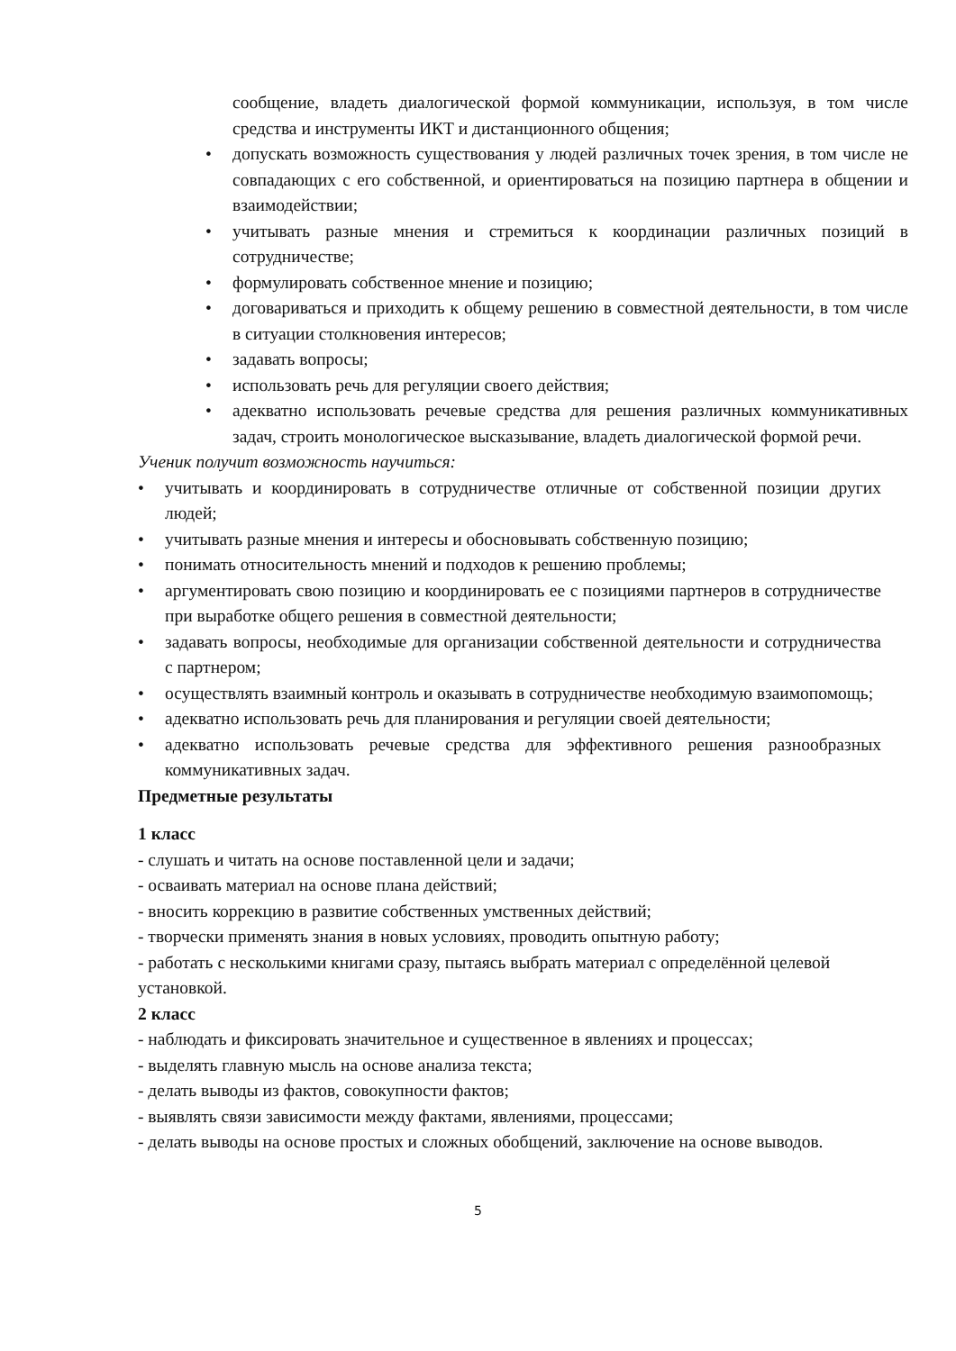сообщение, владеть диалогической формой коммуникации, используя, в том числе средства и инструменты ИКТ и дистанционного общения;
• допускать возможность существования у людей различных точек зрения, в том числе не совпадающих с его собственной, и ориентироваться на позицию партнера в общении и взаимодействии;
• учитывать разные мнения и стремиться к координации различных позиций в сотрудничестве;
• формулировать собственное мнение и позицию;
• договариваться и приходить к общему решению в совместной деятельности, в том числе в ситуации столкновения интересов;
• задавать вопросы;
• использовать речь для регуляции своего действия;
• адекватно использовать речевые средства для решения различных коммуникативных задач, строить монологическое высказывание, владеть диалогической формой речи.
Ученик получит возможность научиться:
• учитывать и координировать в сотрудничестве отличные от собственной позиции других людей;
• учитывать разные мнения и интересы и обосновывать собственную позицию;
• понимать относительность мнений и подходов к решению проблемы;
• аргументировать свою позицию и координировать ее с позициями партнеров в сотрудничестве при выработке общего решения в совместной деятельности;
• задавать вопросы, необходимые для организации собственной деятельности и сотрудничества с партнером;
• осуществлять взаимный контроль и оказывать в сотрудничестве необходимую взаимопомощь;
• адекватно использовать речь для планирования и регуляции своей деятельности;
• адекватно использовать речевые средства для эффективного решения разнообразных коммуникативных задач.
Предметные результаты
1 класс
- слушать и читать на основе поставленной цели и задачи;
- осваивать материал на основе плана действий;
- вносить коррекцию в развитие собственных умственных действий;
- творчески применять знания в новых условиях, проводить опытную работу;
- работать с несколькими книгами сразу, пытаясь выбрать материал с определённой целевой установкой.
2 класс
- наблюдать и фиксировать значительное и существенное в явлениях и процессах;
- выделять главную мысль на основе анализа текста;
- делать выводы из фактов, совокупности фактов;
- выявлять связи зависимости между фактами, явлениями, процессами;
- делать выводы на основе простых и сложных обобщений, заключение на основе выводов.
5